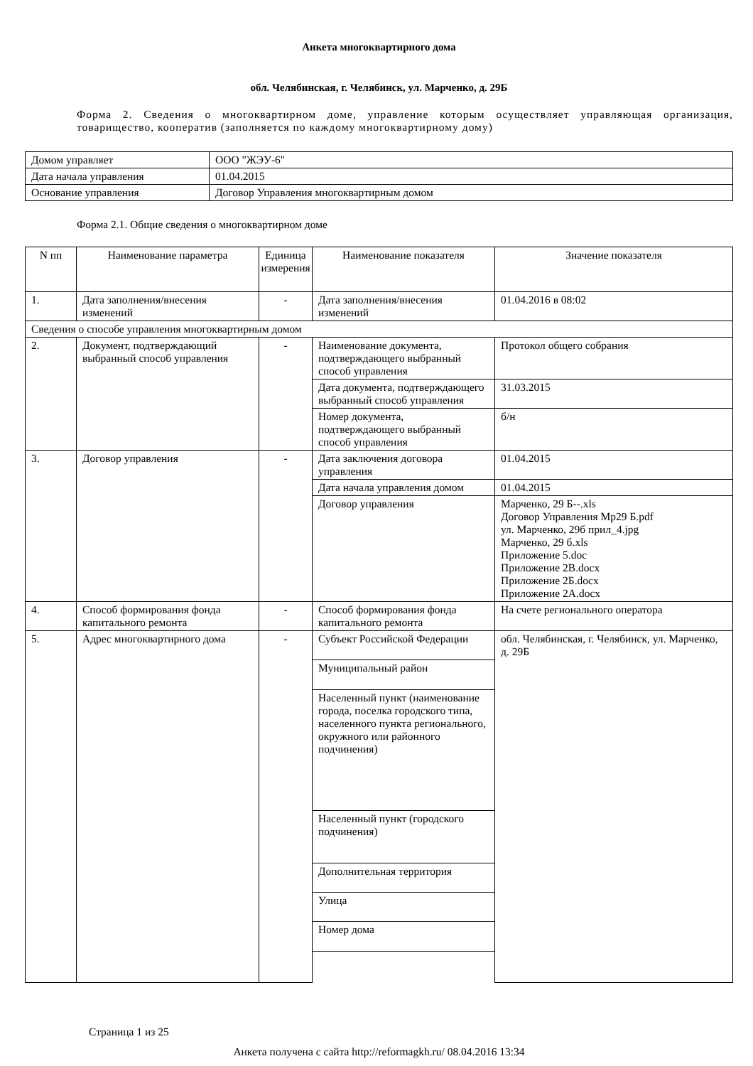Анкета многоквартирного дома
обл. Челябинская, г. Челябинск, ул. Марченко, д. 29Б
Форма 2. Сведения о многоквартирном доме, управление которым осуществляет управляющая организация, товарищество, кооператив (заполняется по каждому многоквартирному дому)
| Домом управляет | ООО "ЖЭУ-6" |
| Дата начала управления | 01.04.2015 |
| Основание управления | Договор Управления многоквартирным домом |
Форма 2.1. Общие сведения о многоквартирном доме
| N пп | Наименование параметра | Единица измерения | Наименование показателя | Значение показателя |
| --- | --- | --- | --- | --- |
| 1. | Дата заполнения/внесения изменений | - | Дата заполнения/внесения изменений | 01.04.2016 в 08:02 |
| Сведения о способе управления многоквартирным домом | | | | |
| 2. | Документ, подтверждающий выбранный способ управления | - | Наименование документа, подтверждающего выбранный способ управления | Протокол общего собрания |
| | | | Дата документа, подтверждающего выбранный способ управления | 31.03.2015 |
| | | | Номер документа, подтверждающего выбранный способ управления | б/н |
| 3. | Договор управления | - | Дата заключения договора управления | 01.04.2015 |
| | | | Дата начала управления домом | 01.04.2015 |
| | | | Договор управления | Марченко, 29 Б--.xls Договор Управления Мр29 Б.pdf ул. Марченко, 29б прил_4.jpg Марченко, 29 б.xls Приложение 5.doc Приложение 2В.docx Приложение 2Б.docx Приложение 2А.docx |
| 4. | Способ формирования фонда капитального ремонта | - | Способ формирования фонда капитального ремонта | На счете регионального оператора |
| 5. | Адрес многоквартирного дома | - | Субъект Российской Федерации | обл. Челябинская, г. Челябинск, ул. Марченко, д. 29Б |
| | | | Муниципальный район | |
| | | | Населенный пункт (наименование города, поселка городского типа, населенного пункта регионального, окружного или районного подчинения) | |
| | | | Населенный пункт (городского подчинения) | |
| | | | Дополнительная территория | |
| | | | Улица | |
| | | | Номер дома | |
Страница 1 из 25
Анкета получена с сайта http://reformagkh.ru/ 08.04.2016 13:34